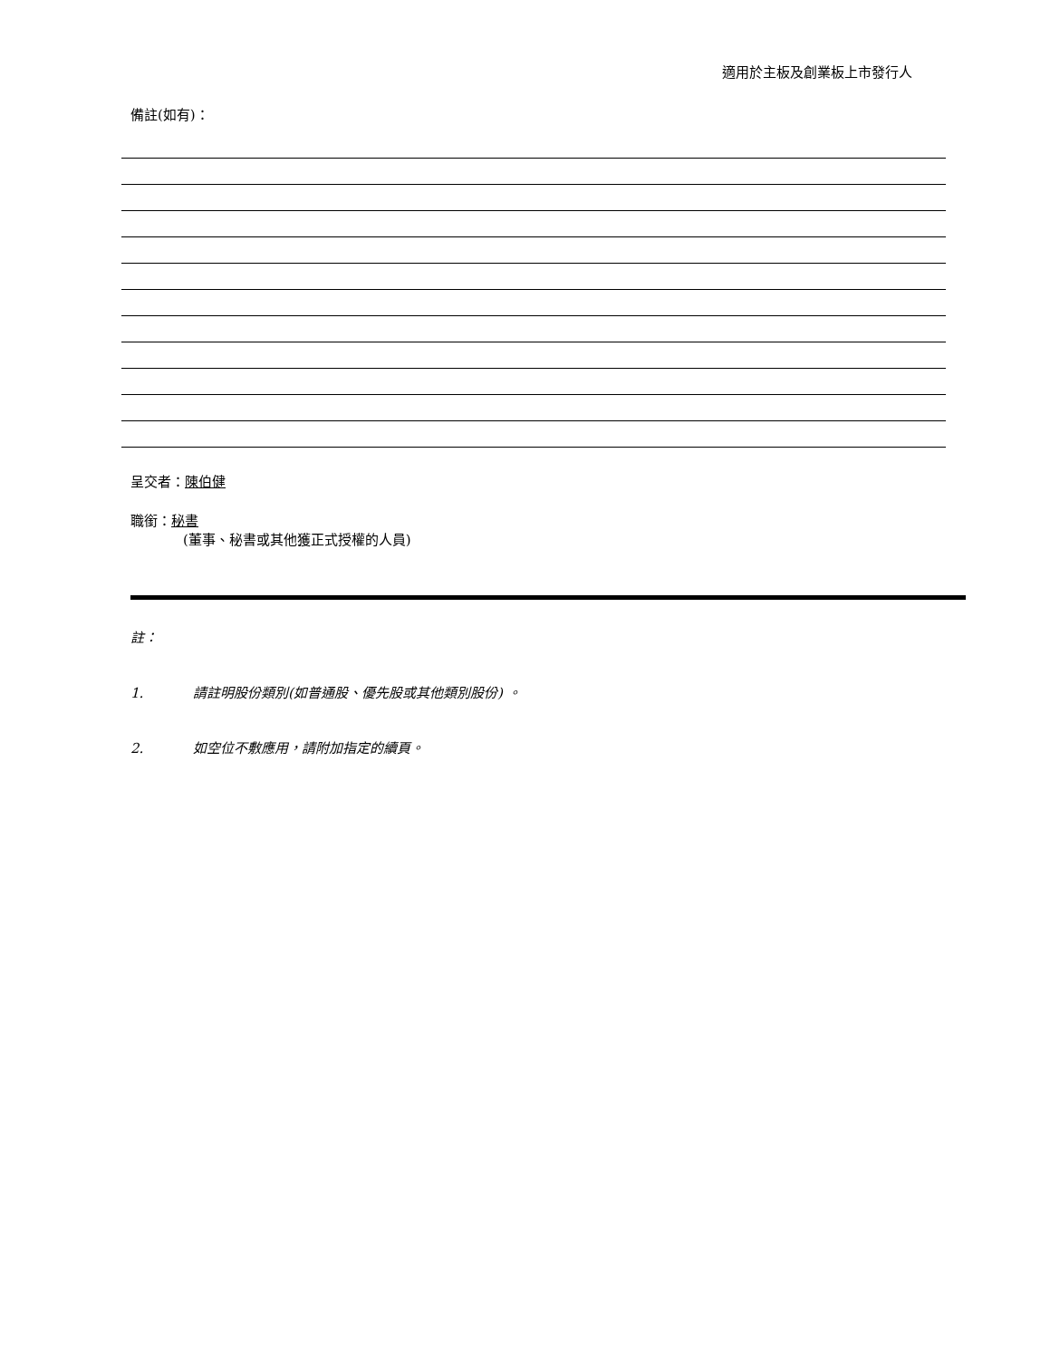適用於主板及創業板上市發行人
備註(如有)：
呈交者：陳伯健
職銜：秘書
(董事、秘書或其他獲正式授權的人員)
註：
1. 請註明股份類別(如普通股、優先股或其他類別股份) 。
2. 如空位不敷應用，請附加指定的續頁。